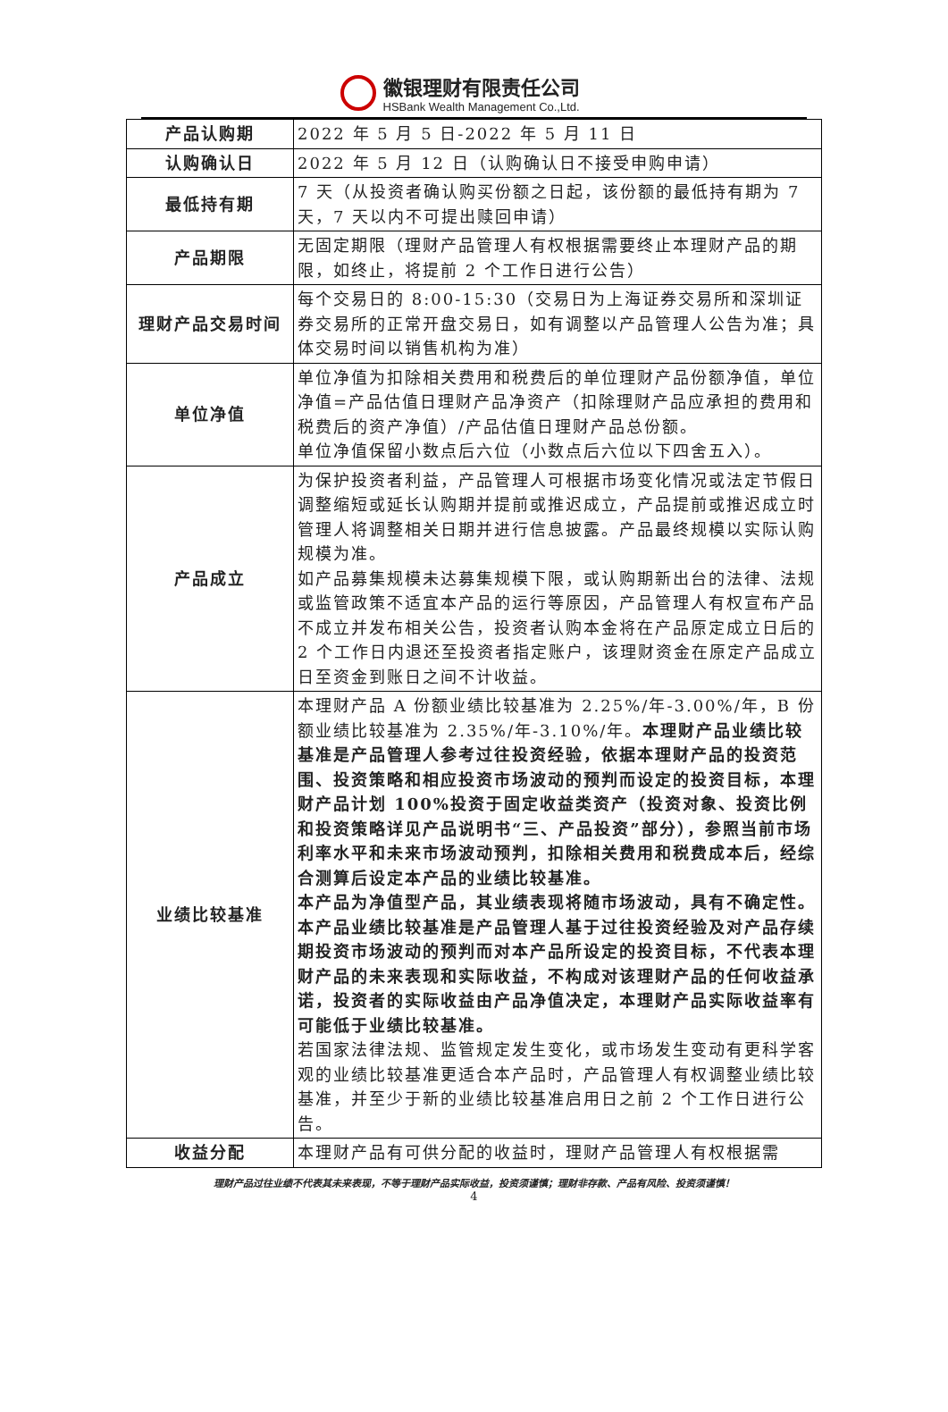徽银理财有限责任公司
HSBank Wealth Management Co.,Ltd.
| 产品认购期 | 2022 年 5 月 5 日-2022 年 5 月 11 日 |
| 认购确认日 | 2022 年 5 月 12 日（认购确认日不接受申购申请） |
| 最低持有期 | 7 天（从投资者确认购买份额之日起，该份额的最低持有期为 7 天，7 天以内不可提出赎回申请） |
| 产品期限 | 无固定期限（理财产品管理人有权根据需要终止本理财产品的期限，如终止，将提前 2 个工作日进行公告） |
| 理财产品交易时间 | 每个交易日的 8:00-15:30（交易日为上海证券交易所和深圳证券交易所的正常开盘交易日，如有调整以产品管理人公告为准；具体交易时间以销售机构为准） |
| 单位净值 | 单位净值为扣除相关费用和税费后的单位理财产品份额净值，单位净值=产品估值日理财产品净资产（扣除理财产品应承担的费用和税费后的资产净值）/产品估值日理财产品总份额。 单位净值保留小数点后六位（小数点后六位以下四舍五入）。 |
| 产品成立 | 为保护投资者利益，产品管理人可根据市场变化情况或法定节假日调整缩短或延长认购期并提前或推迟成立，产品提前或推迟成立时管理人将调整相关日期并进行信息披露。产品最终规模以实际认购规模为准。 如产品募集规模未达募集规模下限，或认购期新出台的法律、法规或监管政策不适宜本产品的运行等原因，产品管理人有权宣布产品不成立并发布相关公告，投资者认购本金将在产品原定成立日后的 2 个工作日内退还至投资者指定账户，该理财资金在原定产品成立日至资金到账日之间不计收益。 |
| 业绩比较基准 | 本理财产品 A 份额业绩比较基准为 2.25%/年-3.00%/年，B 份额业绩比较基准为 2.35%/年-3.10%/年。 本理财产品业绩比较基准是产品管理人参考过往投资经验，依据本理财产品的投资范围、投资策略和相应投资市场波动的预判而设定的投资目标，本理财产品计划 100%投资于固定收益类资产（投资对象、投资比例和投资策略详见产品说明书“三、产品投资”部分），参照当前市场利率水平和未来市场波动预判，扣除相关费用和税费成本后，经综合测算后设定本产品的业绩比较基准。 本产品为净值型产品，其业绩表现将随市场波动，具有不确定性。本产品业绩比较基准是产品管理人基于过往投资经验及对产品存续期投资市场波动的预判而对本产品所设定的投资目标，不代表本理财产品的未来表现和实际收益，不构成对该理财产品的任何收益承诺，投资者的实际收益由产品净值决定，本理财产品实际收益率有可能低于业绩比较基准。 若国家法律法规、监管规定发生变化，或市场发生变动有更科学客观的业绩比较基准更适合本产品时，产品管理人有权调整业绩比较基准，并至少于新的业绩比较基准启用日之前 2 个工作日进行公告。 |
| 收益分配 | 本理财产品有可供分配的收益时，理财产品管理人有权根据需 |
理财产品过往业绩不代表其未来表现，不等于理财产品实际收益，投资须谨慎；理财非存款、产品有风险、投资须谨慎！
4